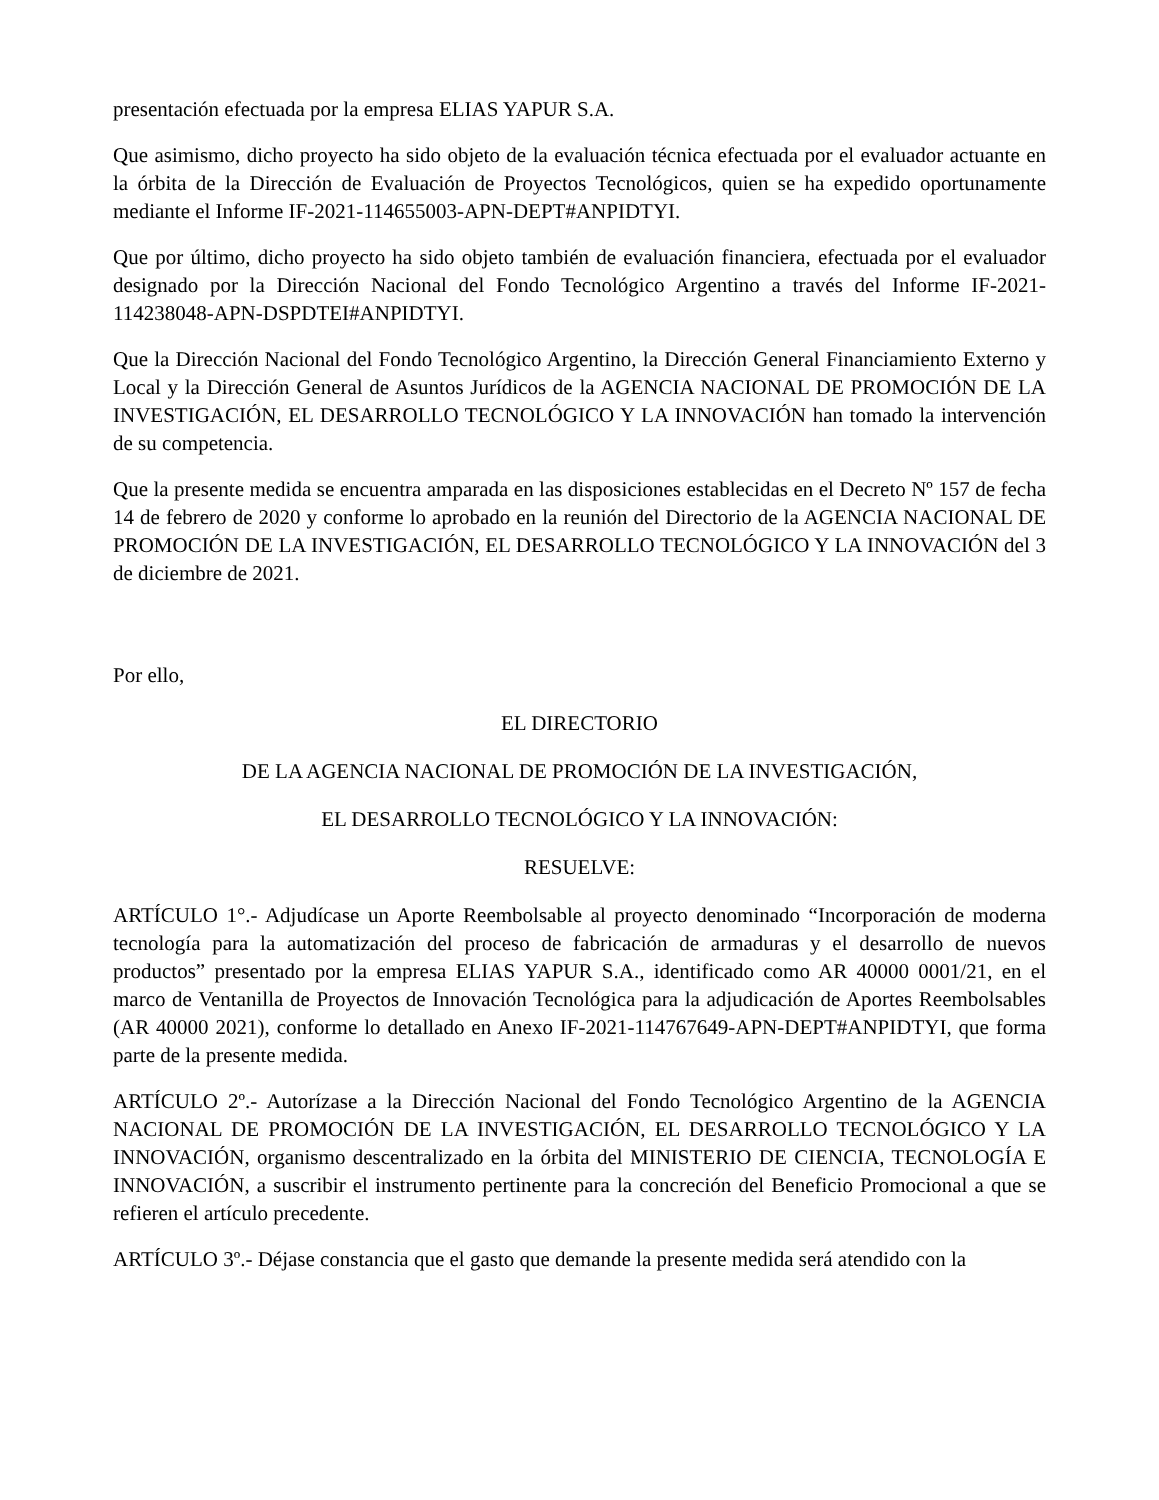presentación efectuada por la empresa ELIAS YAPUR S.A.
Que asimismo, dicho proyecto ha sido objeto de la evaluación técnica efectuada por el evaluador actuante en la órbita de la Dirección de Evaluación de Proyectos Tecnológicos, quien se ha expedido oportunamente mediante el Informe IF-2021-114655003-APN-DEPT#ANPIDTYI.
Que por último, dicho proyecto ha sido objeto también de evaluación financiera, efectuada por el evaluador designado por la Dirección Nacional del Fondo Tecnológico Argentino a través del Informe IF-2021-114238048-APN-DSPDTEI#ANPIDTYI.
Que la Dirección Nacional del Fondo Tecnológico Argentino, la Dirección General Financiamiento Externo y Local y la Dirección General de Asuntos Jurídicos de la AGENCIA NACIONAL DE PROMOCIÓN DE LA INVESTIGACIÓN, EL DESARROLLO TECNOLÓGICO Y LA INNOVACIÓN han tomado la intervención de su competencia.
Que la presente medida se encuentra amparada en las disposiciones establecidas en el Decreto Nº 157 de fecha 14 de febrero de 2020 y conforme lo aprobado en la reunión del Directorio de la AGENCIA NACIONAL DE PROMOCIÓN DE LA INVESTIGACIÓN, EL DESARROLLO TECNOLÓGICO Y LA INNOVACIÓN del 3 de diciembre de 2021.
Por ello,
EL DIRECTORIO
DE LA AGENCIA NACIONAL DE PROMOCIÓN DE LA INVESTIGACIÓN,
EL DESARROLLO TECNOLÓGICO Y LA INNOVACIÓN:
RESUELVE:
ARTÍCULO 1°.- Adjudícase un Aporte Reembolsable al proyecto denominado “Incorporación de moderna tecnología para la automatización del proceso de fabricación de armaduras y el desarrollo de nuevos productos” presentado por la empresa ELIAS YAPUR S.A., identificado como AR 40000 0001/21, en el marco de Ventanilla de Proyectos de Innovación Tecnológica para la adjudicación de Aportes Reembolsables (AR 40000 2021), conforme lo detallado en Anexo IF-2021-114767649-APN-DEPT#ANPIDTYI, que forma parte de la presente medida.
ARTÍCULO 2º.- Autorízase a la Dirección Nacional del Fondo Tecnológico Argentino de la AGENCIA NACIONAL DE PROMOCIÓN DE LA INVESTIGACIÓN, EL DESARROLLO TECNOLÓGICO Y LA INNOVACIÓN, organismo descentralizado en la órbita del MINISTERIO DE CIENCIA, TECNOLOGÍA E INNOVACIÓN, a suscribir el instrumento pertinente para la concreción del Beneficio Promocional a que se refieren el artículo precedente.
ARTÍCULO 3º.- Déjase constancia que el gasto que demande la presente medida será atendido con la